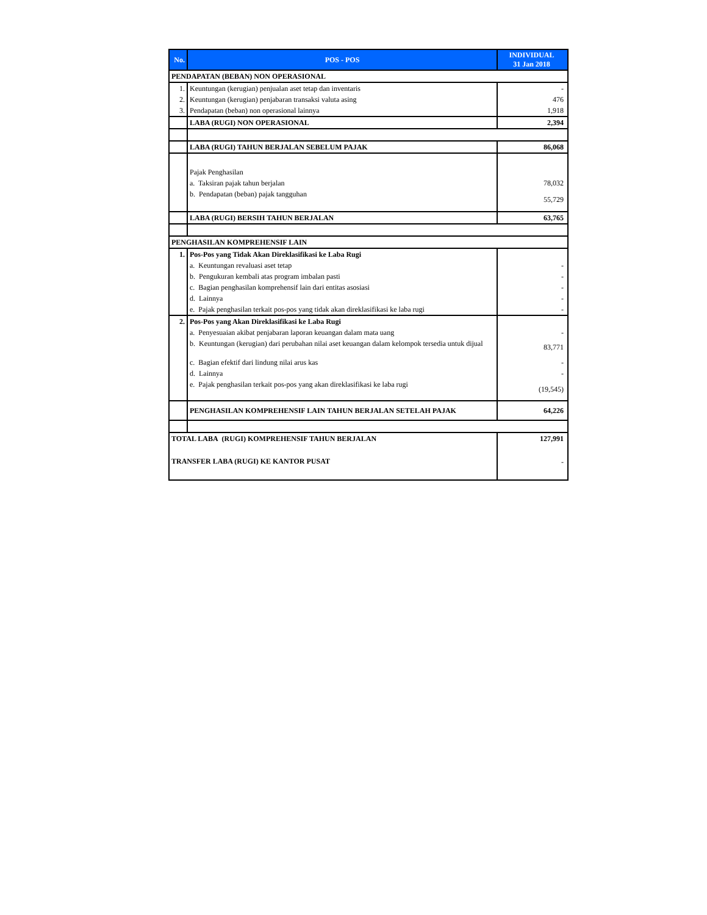| No. | POS - POS | INDIVIDUAL 31 Jan 2018 |
| --- | --- | --- |
| PENDAPATAN (BEBAN) NON OPERASIONAL | | |
| 1. | Keuntungan (kerugian) penjualan aset tetap dan inventaris | - |
| 2. | Keuntungan (kerugian) penjabaran transaksi valuta asing | 476 |
| 3. | Pendapatan (beban) non operasional lainnya | 1,918 |
| | LABA (RUGI) NON OPERASIONAL | 2,394 |
| | LABA (RUGI) TAHUN BERJALAN SEBELUM PAJAK | 86,068 |
| | Pajak Penghasilan | |
| | a. Taksiran pajak tahun berjalan | 78,032 |
| | b. Pendapatan (beban) pajak tangguhan | 55,729 |
| | LABA (RUGI) BERSIH TAHUN BERJALAN | 63,765 |
| PENGHASILAN KOMPREHENSIF LAIN | | |
| 1. | Pos-Pos yang Tidak Akan Direklasifikasi ke Laba Rugi | |
| | a. Keuntungan revaluasi aset tetap | - |
| | b. Pengukuran kembali atas program imbalan pasti | - |
| | c. Bagian penghasilan komprehensif lain dari entitas asosiasi | - |
| | d. Lainnya | - |
| | e. Pajak penghasilan terkait pos-pos yang tidak akan direklasifikasi ke laba rugi | - |
| 2. | Pos-Pos yang Akan Direklasifikasi ke Laba Rugi | |
| | a. Penyesuaian akibat penjabaran laporan keuangan dalam mata uang | - |
| | b. Keuntungan (kerugian) dari perubahan nilai aset keuangan dalam kelompok tersedia untuk dijual | 83,771 |
| | c. Bagian efektif dari lindung nilai arus kas | - |
| | d. Lainnya | - |
| | e. Pajak penghasilan terkait pos-pos yang akan direklasifikasi ke laba rugi | (19,545) |
| | PENGHASILAN KOMPREHENSIF LAIN TAHUN BERJALAN SETELAH PAJAK | 64,226 |
| TOTAL LABA (RUGI) KOMPREHENSIF TAHUN BERJALAN | | 127,991 |
| TRANSFER LABA (RUGI) KE KANTOR PUSAT | | - |